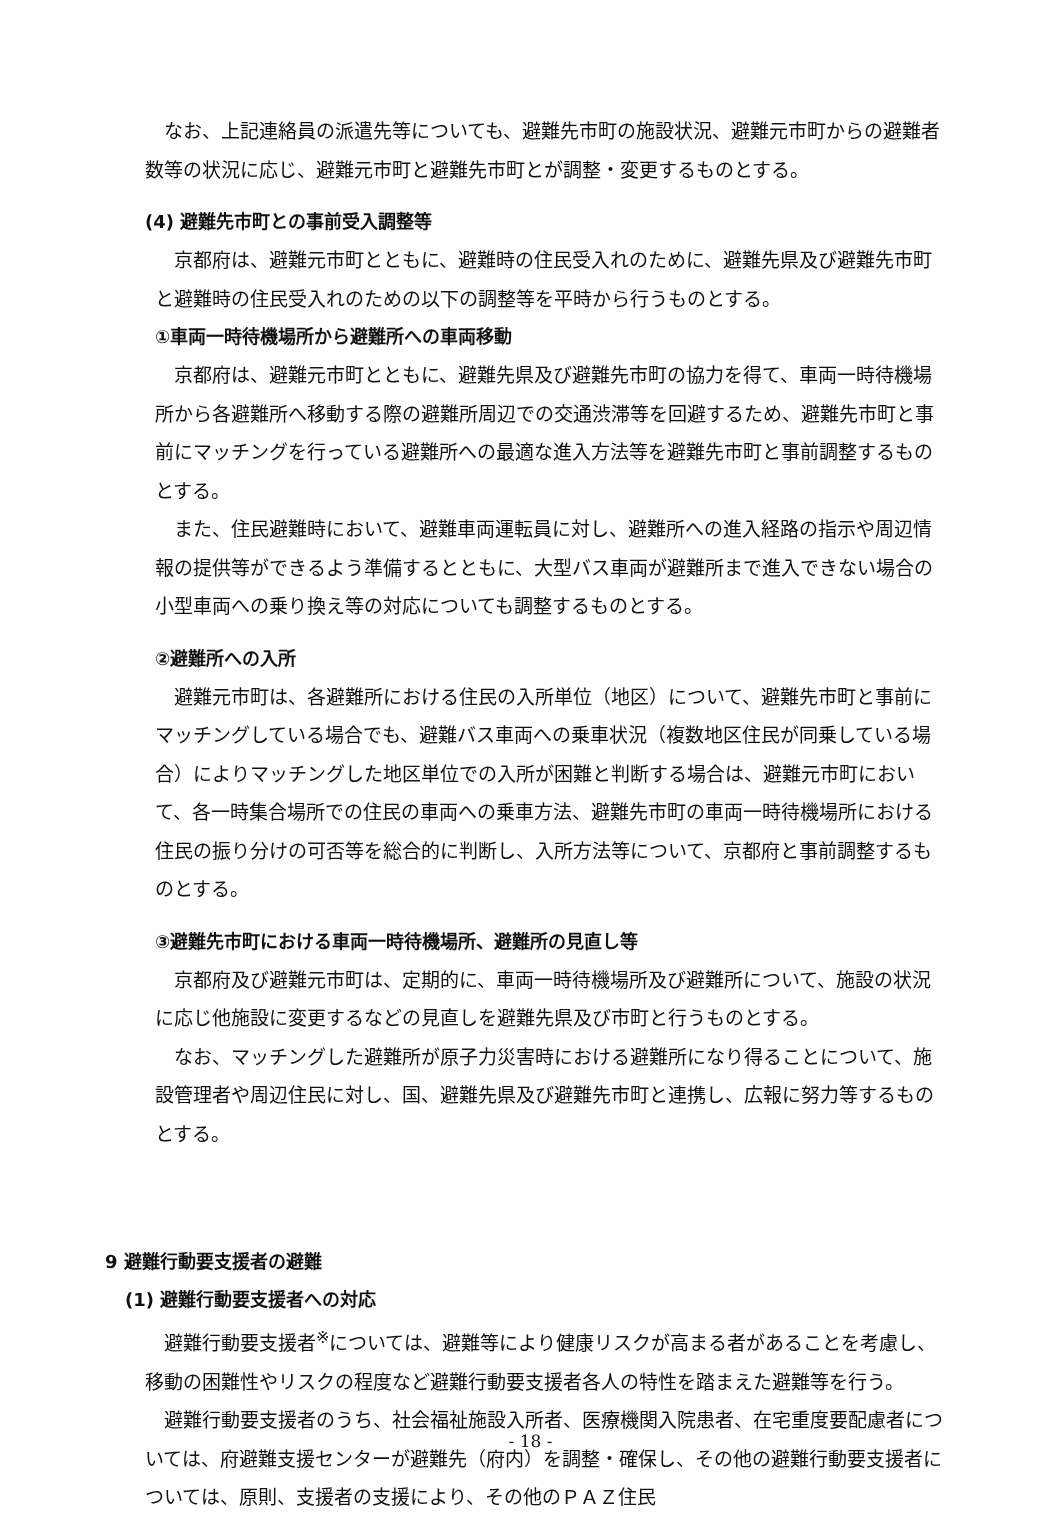なお、上記連絡員の派遣先等についても、避難先市町の施設状況、避難元市町からの避難者数等の状況に応じ、避難元市町と避難先市町とが調整・変更するものとする。
(4) 避難先市町との事前受入調整等
京都府は、避難元市町とともに、避難時の住民受入れのために、避難先県及び避難先市町と避難時の住民受入れのための以下の調整等を平時から行うものとする。
①車両一時待機場所から避難所への車両移動
京都府は、避難元市町とともに、避難先県及び避難先市町の協力を得て、車両一時待機場所から各避難所へ移動する際の避難所周辺での交通渋滞等を回避するため、避難先市町と事前にマッチングを行っている避難所への最適な進入方法等を避難先市町と事前調整するものとする。
また、住民避難時において、避難車両運転員に対し、避難所への進入経路の指示や周辺情報の提供等ができるよう準備するとともに、大型バス車両が避難所まで進入できない場合の小型車両への乗り換え等の対応についても調整するものとする。
②避難所への入所
避難元市町は、各避難所における住民の入所単位（地区）について、避難先市町と事前にマッチングしている場合でも、避難バス車両への乗車状況（複数地区住民が同乗している場合）によりマッチングした地区単位での入所が困難と判断する場合は、避難元市町において、各一時集合場所での住民の車両への乗車方法、避難先市町の車両一時待機場所における住民の振り分けの可否等を総合的に判断し、入所方法等について、京都府と事前調整するものとする。
③避難先市町における車両一時待機場所、避難所の見直し等
京都府及び避難元市町は、定期的に、車両一時待機場所及び避難所について、施設の状況に応じ他施設に変更するなどの見直しを避難先県及び市町と行うものとする。
なお、マッチングした避難所が原子力災害時における避難所になり得ることについて、施設管理者や周辺住民に対し、国、避難先県及び避難先市町と連携し、広報に努力等するものとする。
9 避難行動要支援者の避難
(1) 避難行動要支援者への対応
避難行動要支援者<sup>※</sup>については、避難等により健康リスクが高まる者があることを考慮し、移動の困難性やリスクの程度など避難行動要支援者各人の特性を踏まえた避難等を行う。
避難行動要支援者のうち、社会福祉施設入所者、医療機関入院患者、在宅重度要配慮者については、府避難支援センターが避難先（府内）を調整・確保し、その他の避難行動要支援者については、原則、支援者の支援により、その他のＰＡＺ住民
- 18 -